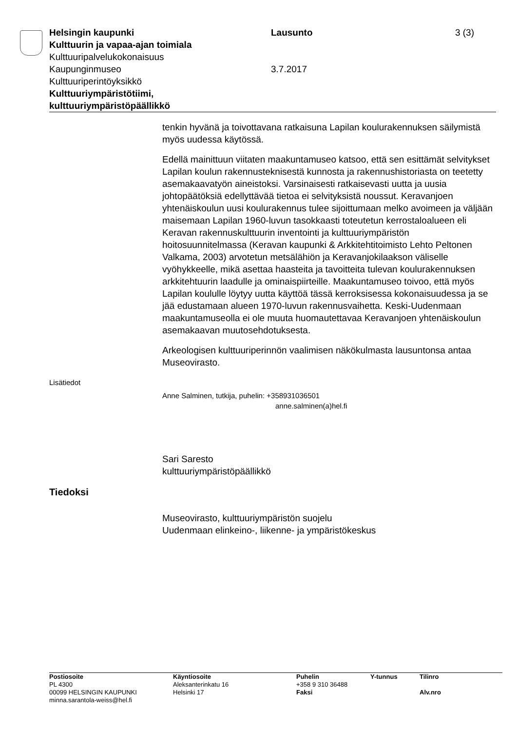| Helsingin kaupunki | Lausunto | 3 (3) |
| Kulttuurin ja vapaa-ajan toimiala | | |
| Kulttuuripalvelukokonaisuus | | |
| Kaupunginmuseo | 3.7.2017 | |
| Kulttuuriperintöyksikkö | | |
| Kulttuuriympäristötiimi, kulttuuriympäristöpäällikkö | | |
tenkin hyvänä ja toivottavana ratkaisuna Lapilan koulurakennuksen säilymistä myös uudessa käytössä.
Edellä mainittuun viitaten maakuntamuseo katsoo, että sen esittämät selvitykset Lapilan koulun rakennusteknisestä kunnosta ja rakennushistoriasta on teetetty asemakaavatyön aineistoksi. Varsinaisesti ratkaisevasti uutta ja uusia johtopäätöksiä edellyttävää tietoa ei selvityksistä noussut. Keravanjoen yhtenäiskoulun uusi koulurakennus tulee sijoittumaan melko avoimeen ja väljään maisemaan Lapilan 1960-luvun tasokkaasti toteutetun kerrostaloalueen eli Keravan rakennuskulttuurin inventointi ja kulttuuriympäristön hoitosuunnitelmassa (Keravan kaupunki & Arkkitehtitoimisto Lehto Peltonen Valkama, 2003) arvotetun metsälähiön ja Keravanjokilaakson väliselle vyöhykkeelle, mikä asettaa haasteita ja tavoitteita tulevan koulurakennuksen arkkitehtuurin laadulle ja ominaispiirteille. Maakuntamuseo toivoo, että myös Lapilan koululle löytyy uutta käyttöä tässä kerroksisessa kokonaisuudessa ja se jää edustamaan alueen 1970-luvun rakennusvaihetta. Keski-Uudenmaan maakuntamuseolla ei ole muuta huomautettavaa Keravanjoen yhtenäiskoulun asemakaavan muutosehdotuksesta.
Arkeologisen kulttuuriperinnön vaalimisen näkökulmasta lausuntonsa antaa Museovirasto.
Lisätiedot
Anne Salminen, tutkija, puhelin: +358931036501
anne.salminen(a)hel.fi
Sari Saresto
kulttuuriympäristöpäällikkö
Tiedoksi
Museovirasto, kulttuuriympäristön suojelu
Uudenmaan elinkeino-, liikenne- ja ympäristökeskus
| Postiosoite | Käyntiosoite | Puhelin | Y-tunnus | Tilinro |
| --- | --- | --- | --- | --- |
| PL 4300 | Aleksanterinkatu 16 | +358 9 310 36488 | | |
| 00099 HELSINGIN KAUPUNKI | Helsinki 17 | Faksi | | Alv.nro |
| minna.sarantola-weiss@hel.fi | | | | |